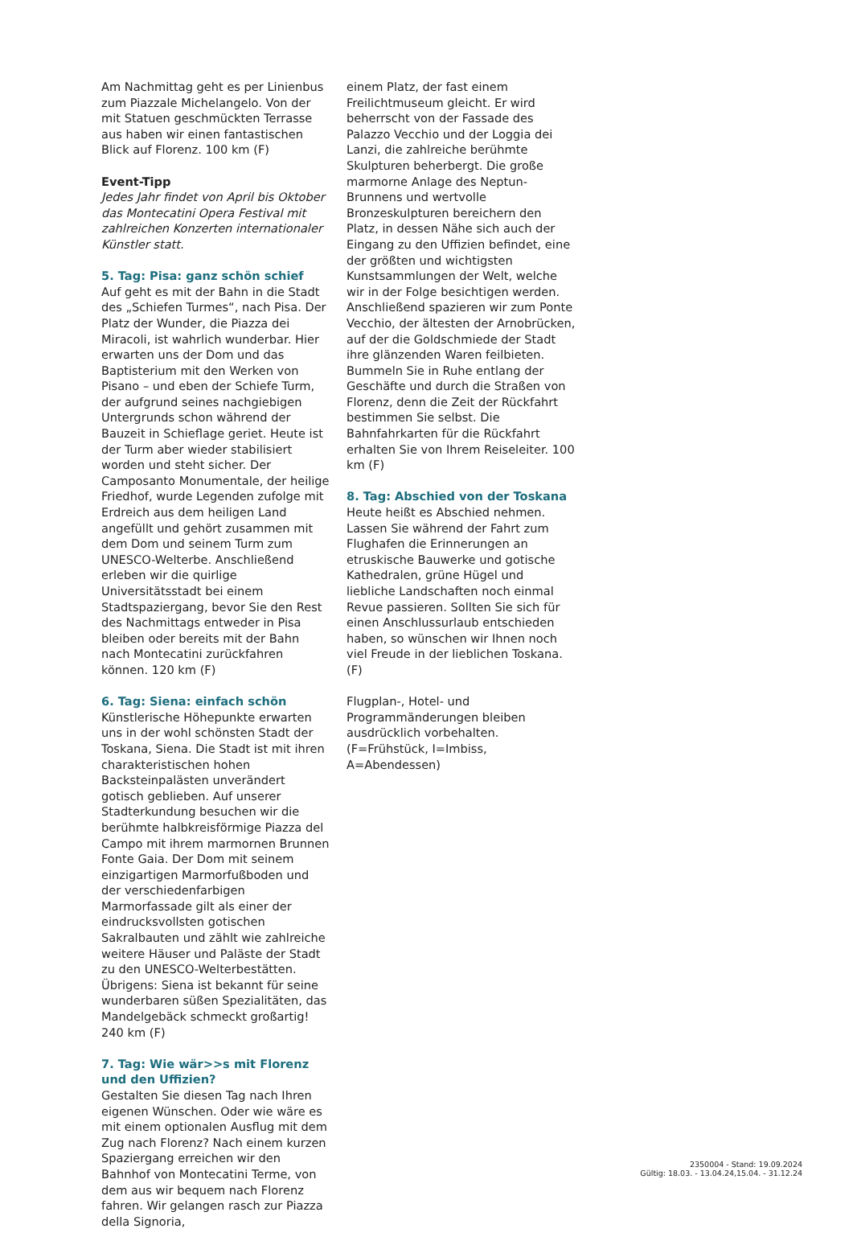Am Nachmittag geht es per Linienbus zum Piazzale Michelangelo. Von der mit Statuen geschmückten Terrasse aus haben wir einen fantastischen Blick auf Florenz. 100 km (F)
Event-Tipp
Jedes Jahr findet von April bis Oktober das Montecatini Opera Festival mit zahlreichen Konzerten internationaler Künstler statt.
5. Tag: Pisa: ganz schön schief
Auf geht es mit der Bahn in die Stadt des „Schiefen Turmes“, nach Pisa. Der Platz der Wunder, die Piazza dei Miracoli, ist wahrlich wunderbar. Hier erwarten uns der Dom und das Baptisterium mit den Werken von Pisano – und eben der Schiefe Turm, der aufgrund seines nachgiebigen Untergrunds schon während der Bauzeit in Schieflage geriet. Heute ist der Turm aber wieder stabilisiert worden und steht sicher. Der Camposanto Monumentale, der heilige Friedhof, wurde Legenden zufolge mit Erdreich aus dem heiligen Land angefüllt und gehört zusammen mit dem Dom und seinem Turm zum UNESCO-Welterbe. Anschließend erleben wir die quirlige Universitätsstadt bei einem Stadtspaziergang, bevor Sie den Rest des Nachmittags entweder in Pisa bleiben oder bereits mit der Bahn nach Montecatini zurückfahren können. 120 km (F)
6. Tag: Siena: einfach schön
Künstlerische Höhepunkte erwarten uns in der wohl schönsten Stadt der Toskana, Siena. Die Stadt ist mit ihren charakteristischen hohen Backsteinpalästen unverändert gotisch geblieben. Auf unserer Stadterkundung besuchen wir die berühmte halbkreisförmige Piazza del Campo mit ihrem marmornen Brunnen Fonte Gaia. Der Dom mit seinem einzigartigen Marmorfußboden und der verschiedenfarbigen Marmorfassade gilt als einer der eindrucksvollsten gotischen Sakralbauten und zählt wie zahlreiche weitere Häuser und Paläste der Stadt zu den UNESCO-Welterbestätten. Übrigens: Siena ist bekannt für seine wunderbaren süßen Spezialitäten, das Mandelgebäck schmeckt großartig! 240 km (F)
7. Tag: Wie wär>>s mit Florenz und den Uffizien?
Gestalten Sie diesen Tag nach Ihren eigenen Wünschen. Oder wie wäre es mit einem optionalen Ausflug mit dem Zug nach Florenz? Nach einem kurzen Spaziergang erreichen wir den Bahnhof von Montecatini Terme, von dem aus wir bequem nach Florenz fahren. Wir gelangen rasch zur Piazza della Signoria,
einem Platz, der fast einem Freilichtmuseum gleicht. Er wird beherrscht von der Fassade des Palazzo Vecchio und der Loggia dei Lanzi, die zahlreiche berühmte Skulpturen beherbergt. Die große marmorne Anlage des Neptun-Brunnens und wertvolle Bronzeskulpturen bereichern den Platz, in dessen Nähe sich auch der Eingang zu den Uffizien befindet, eine der größten und wichtigsten Kunstsammlungen der Welt, welche wir in der Folge besichtigen werden. Anschließend spazieren wir zum Ponte Vecchio, der ältesten der Arnobrücken, auf der die Goldschmiede der Stadt ihre glänzenden Waren feilbieten. Bummeln Sie in Ruhe entlang der Geschäfte und durch die Straßen von Florenz, denn die Zeit der Rückfahrt bestimmen Sie selbst. Die Bahnfahrkarten für die Rückfahrt erhalten Sie von Ihrem Reiseleiter. 100 km (F)
8. Tag: Abschied von der Toskana
Heute heißt es Abschied nehmen. Lassen Sie während der Fahrt zum Flughafen die Erinnerungen an etruskische Bauwerke und gotische Kathedralen, grüne Hügel und liebliche Landschaften noch einmal Revue passieren. Sollten Sie sich für einen Anschlussurlaub entschieden haben, so wünschen wir Ihnen noch viel Freude in der lieblichen Toskana. (F)
Flugplan-, Hotel- und Programmänderungen bleiben ausdrücklich vorbehalten.
(F=Frühstück, I=Imbiss, A=Abendessen)
2350004 - Stand: 19.09.2024
Gültig: 18.03. - 13.04.24,15.04. - 31.12.24